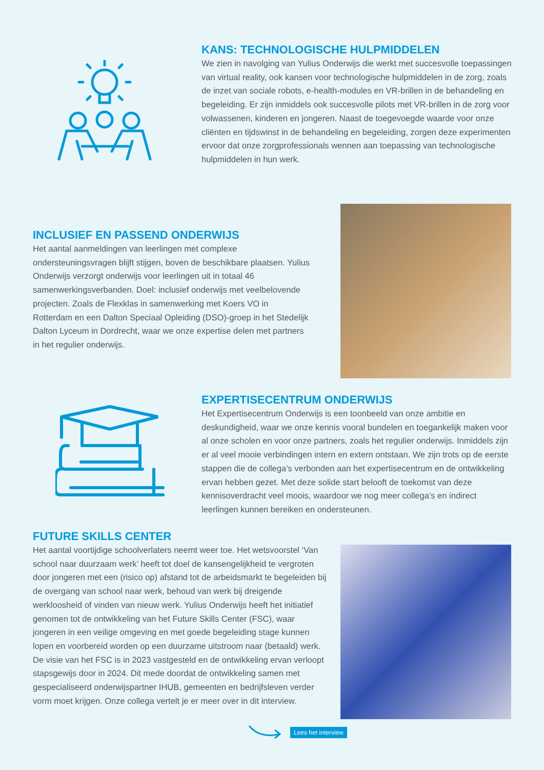KANS: TECHNOLOGISCHE HULPMIDDELEN
We zien in navolging van Yulius Onderwijs die werkt met succesvolle toepassingen van virtual reality, ook kansen voor technologische hulpmiddelen in de zorg, zoals de inzet van sociale robots, e-health-modules en VR-brillen in de behandeling en begeleiding. Er zijn inmiddels ook succesvolle pilots met VR-brillen in de zorg voor volwassenen, kinderen en jongeren. Naast de toegevoegde waarde voor onze cliënten en tijdswinst in de behandeling en begeleiding, zorgen deze experimenten ervoor dat onze zorgprofessionals wennen aan toepassing van technologische hulpmiddelen in hun werk.
INCLUSIEF EN PASSEND ONDERWIJS
Het aantal aanmeldingen van leerlingen met complexe ondersteuningsvragen blijft stijgen, boven de beschikbare plaatsen. Yulius Onderwijs verzorgt onderwijs voor leerlingen uit in totaal 46 samenwerkingsverbanden. Doel: inclusief onderwijs met veelbelovende projecten. Zoals de Flexklas in samenwerking met Koers VO in Rotterdam en een Dalton Speciaal Opleiding (DSO)-groep in het Stedelijk Dalton Lyceum in Dordrecht, waar we onze expertise delen met partners in het regulier onderwijs.
EXPERTISECENTRUM ONDERWIJS
Het Expertisecentrum Onderwijs is een toonbeeld van onze ambitie en deskundigheid, waar we onze kennis vooral bundelen en toegankelijk maken voor al onze scholen en voor onze partners, zoals het regulier onderwijs. Inmiddels zijn er al veel mooie verbindingen intern en extern ontstaan. We zijn trots op de eerste stappen die de collega’s verbonden aan het expertisecentrum en de ontwikkeling ervan hebben gezet. Met deze solide start belooft de toekomst van deze kennisoverdracht veel moois, waardoor we nog meer collega’s en indirect leerlingen kunnen bereiken en ondersteunen.
FUTURE SKILLS CENTER
Het aantal voortijdige schoolverlaters neemt weer toe. Het wetsvoorstel ‘Van school naar duurzaam werk’ heeft tot doel de kansengelijkheid te vergroten door jongeren met een (risico op) afstand tot de arbeidsmarkt te begeleiden bij de overgang van school naar werk, behoud van werk bij dreigende werkloosheid of vinden van nieuw werk. Yulius Onderwijs heeft het initiatief genomen tot de ontwikkeling van het Future Skills Center (FSC), waar jongeren in een veilige omgeving en met goede begeleiding stage kunnen lopen en voorbereid worden op een duurzame uitstroom naar (betaald) werk. De visie van het FSC is in 2023 vastgesteld en de ontwikkeling ervan verloopt stapsgewijs door in 2024. Dit mede doordat de ontwikkeling samen met gespecialiseerd onderwijspartner IHUB, gemeenten en bedrijfsleven verder vorm moet krijgen. Onze collega vertelt je er meer over in dit interview.
Lees het interview